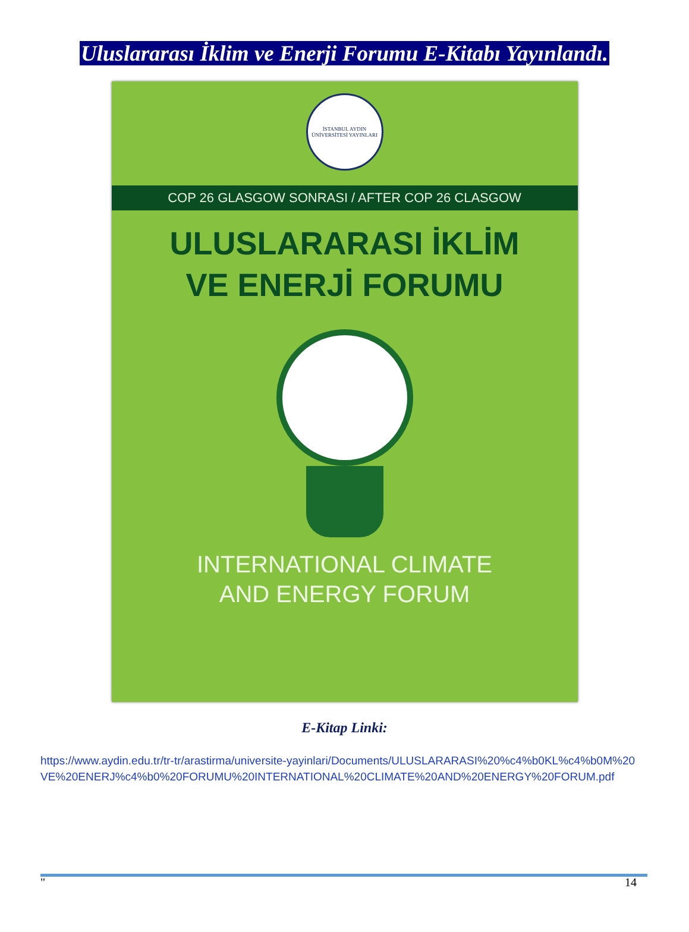Uluslararası İklim ve Enerji Forumu E-Kitabı Yayınlandı.
İSTANBUL AYDIN ÜNİVERSİTESİ YAYINLARI
COP 26 GLASGOW SONRASI / AFTER COP 26 CLASGOW
ULUSLARARASI İKLİM
VE ENERJİ FORUMU
INTERNATIONAL CLIMATE
AND ENERGY FORUM
E-Kitap Linki:
https://www.aydin.edu.tr/tr-tr/arastirma/universite-yayinlari/Documents/ULUSLARARASI%20%c4%b0KL%c4%b0M%20VE%20ENERJ%c4%b0%20FORUMU%20INTERNATIONAL%20CLIMATE%20AND%20ENERGY%20FORUM.pdf
" 14